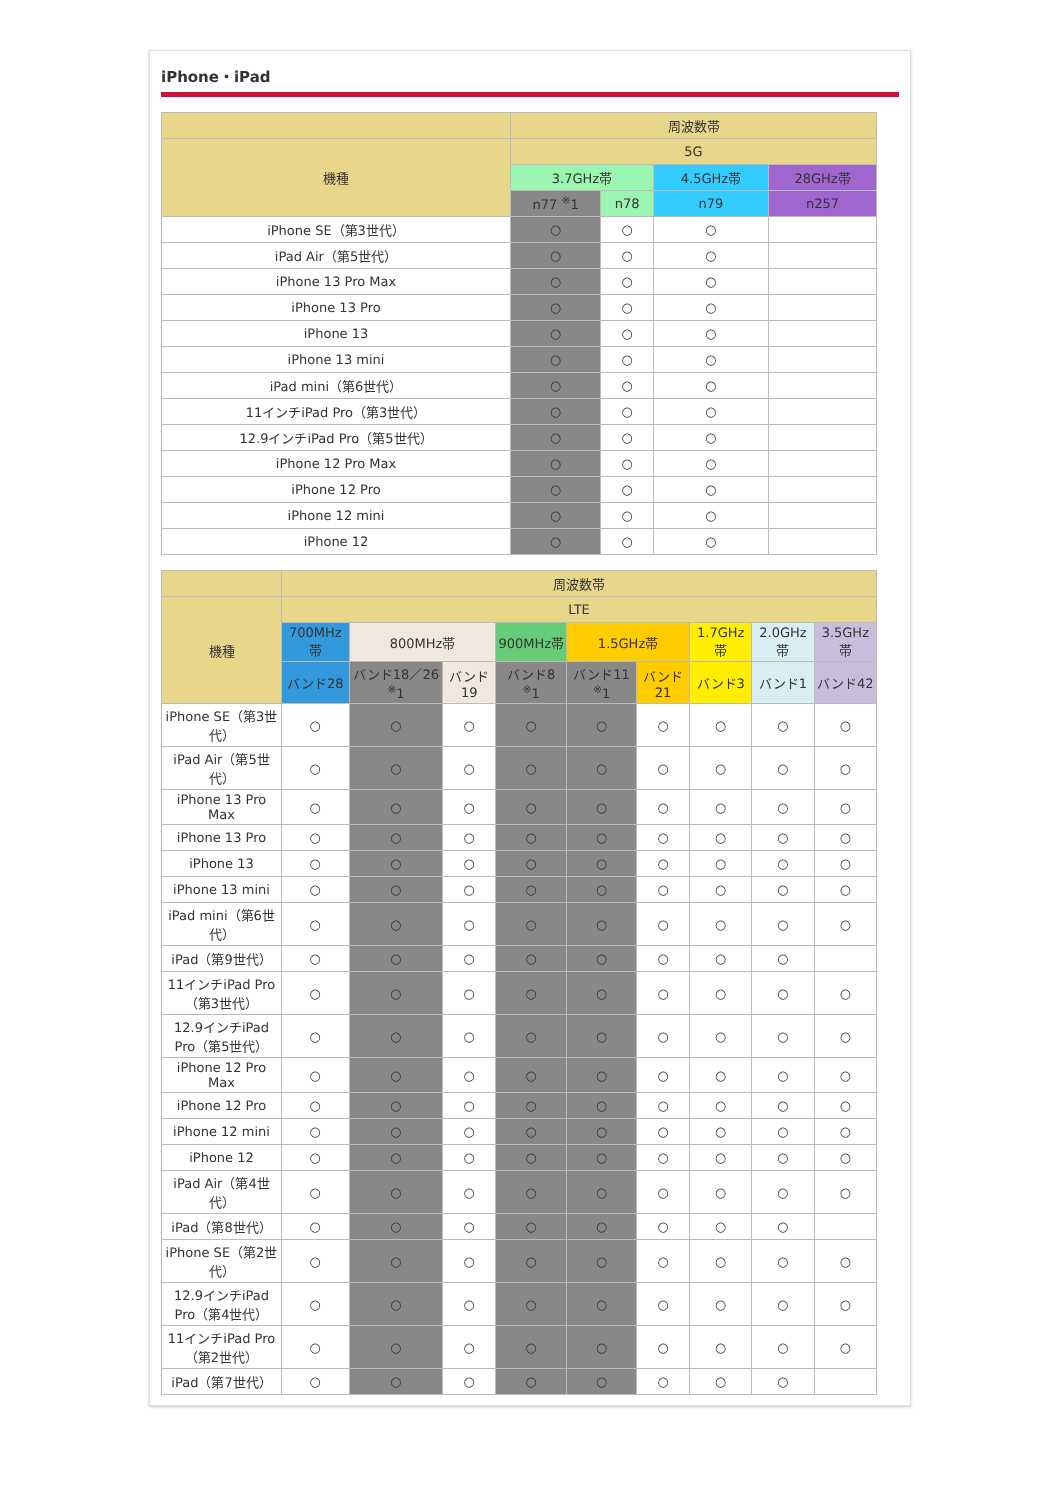iPhone・iPad
| | 周波数帯 | | | |
| --- | --- | --- | --- | --- |
| 機種 | 5G | | | |
| | 3.7GHz帯 | | 4.5GHz帯 | 28GHz帯 |
| | n77 <sup>※</sup>1 | n78 | n79 | n257 |
| iPhone SE（第3世代） | ○ | ○ | ○ | |
| iPad Air（第5世代） | ○ | ○ | ○ | |
| iPhone 13 Pro Max | ○ | ○ | ○ | |
| iPhone 13 Pro | ○ | ○ | ○ | |
| iPhone 13 | ○ | ○ | ○ | |
| iPhone 13 mini | ○ | ○ | ○ | |
| iPad mini（第6世代） | ○ | ○ | ○ | |
| 11インチiPad Pro（第3世代） | ○ | ○ | ○ | |
| 12.9インチiPad Pro（第5世代） | ○ | ○ | ○ | |
| iPhone 12 Pro Max | ○ | ○ | ○ | |
| iPhone 12 Pro | ○ | ○ | ○ | |
| iPhone 12 mini | ○ | ○ | ○ | |
| iPhone 12 | ○ | ○ | ○ | |
| | 周波数帯 | | | | | | | | |
| --- | --- | --- | --- | --- | --- | --- | --- | --- | --- |
| 機種 | LTE | | | | | | | | |
| | 700MHz帯 | 800MHz帯 | | 900MHz帯 | 1.5GHz帯 | | 1.7GHz帯 | 2.0GHz帯 | 3.5GHz帯 |
| | バンド28 | バンド18／26 <sup>※</sup>1 | バンド19 | バンド8 <sup>※</sup>1 | バンド11 <sup>※</sup>1 | バンド21 | バンド3 | バンド1 | バンド42 |
| iPhone SE（第3世代） | ○ | ○ | ○ | ○ | ○ | ○ | ○ | ○ | ○ |
| iPad Air（第5世代） | ○ | ○ | ○ | ○ | ○ | ○ | ○ | ○ | ○ |
| iPhone 13 Pro Max | ○ | ○ | ○ | ○ | ○ | ○ | ○ | ○ | ○ |
| iPhone 13 Pro | ○ | ○ | ○ | ○ | ○ | ○ | ○ | ○ | ○ |
| iPhone 13 | ○ | ○ | ○ | ○ | ○ | ○ | ○ | ○ | ○ |
| iPhone 13 mini | ○ | ○ | ○ | ○ | ○ | ○ | ○ | ○ | ○ |
| iPad mini（第6世代） | ○ | ○ | ○ | ○ | ○ | ○ | ○ | ○ | ○ |
| iPad（第9世代） | ○ | ○ | ○ | ○ | ○ | ○ | ○ | ○ | |
| 11インチiPad Pro（第3世代） | ○ | ○ | ○ | ○ | ○ | ○ | ○ | ○ | ○ |
| 12.9インチiPad Pro（第5世代） | ○ | ○ | ○ | ○ | ○ | ○ | ○ | ○ | ○ |
| iPhone 12 Pro Max | ○ | ○ | ○ | ○ | ○ | ○ | ○ | ○ | ○ |
| iPhone 12 Pro | ○ | ○ | ○ | ○ | ○ | ○ | ○ | ○ | ○ |
| iPhone 12 mini | ○ | ○ | ○ | ○ | ○ | ○ | ○ | ○ | ○ |
| iPhone 12 | ○ | ○ | ○ | ○ | ○ | ○ | ○ | ○ | ○ |
| iPad Air（第4世代） | ○ | ○ | ○ | ○ | ○ | ○ | ○ | ○ | ○ |
| iPad（第8世代） | ○ | ○ | ○ | ○ | ○ | ○ | ○ | ○ | |
| iPhone SE（第2世代） | ○ | ○ | ○ | ○ | ○ | ○ | ○ | ○ | ○ |
| 12.9インチiPad Pro（第4世代） | ○ | ○ | ○ | ○ | ○ | ○ | ○ | ○ | ○ |
| 11インチiPad Pro（第2世代） | ○ | ○ | ○ | ○ | ○ | ○ | ○ | ○ | ○ |
| iPad（第7世代） | ○ | ○ | ○ | ○ | ○ | ○ | ○ | ○ | |